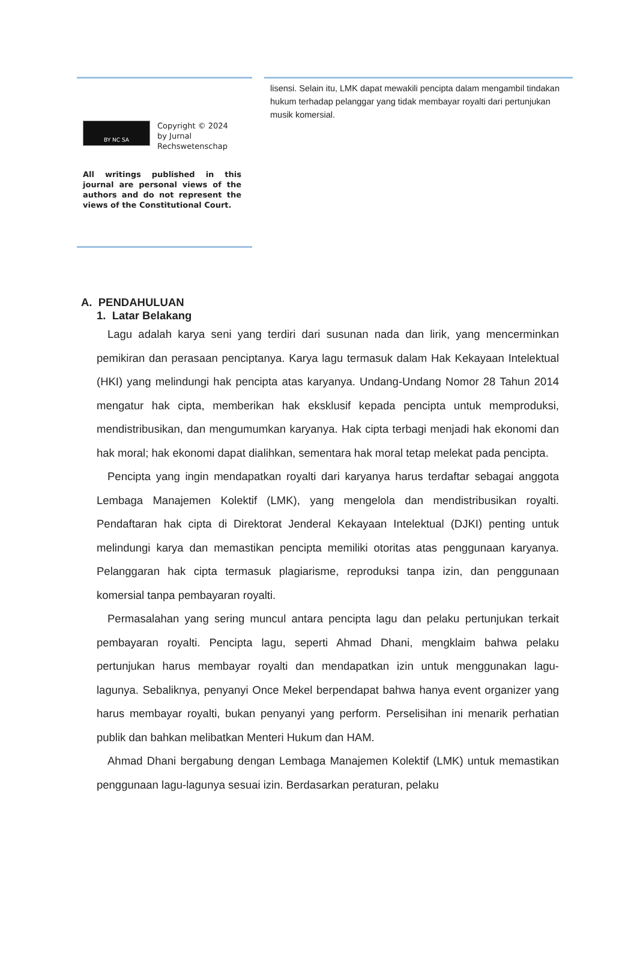BY NC SA
Copyright © 2024
by Jurnal
Rechswetenschap
All writings published in this journal are personal views of the authors and do not represent the views of the Constitutional Court.
lisensi. Selain itu, LMK dapat mewakili pencipta dalam mengambil tindakan hukum terhadap pelanggar yang tidak membayar royalti dari pertunjukan musik komersial.
A. PENDAHULUAN
1. Latar Belakang
Lagu adalah karya seni yang terdiri dari susunan nada dan lirik, yang mencerminkan pemikiran dan perasaan penciptanya. Karya lagu termasuk dalam Hak Kekayaan Intelektual (HKI) yang melindungi hak pencipta atas karyanya. Undang-Undang Nomor 28 Tahun 2014 mengatur hak cipta, memberikan hak eksklusif kepada pencipta untuk memproduksi, mendistribusikan, dan mengumumkan karyanya. Hak cipta terbagi menjadi hak ekonomi dan hak moral; hak ekonomi dapat dialihkan, sementara hak moral tetap melekat pada pencipta.
Pencipta yang ingin mendapatkan royalti dari karyanya harus terdaftar sebagai anggota Lembaga Manajemen Kolektif (LMK), yang mengelola dan mendistribusikan royalti. Pendaftaran hak cipta di Direktorat Jenderal Kekayaan Intelektual (DJKI) penting untuk melindungi karya dan memastikan pencipta memiliki otoritas atas penggunaan karyanya. Pelanggaran hak cipta termasuk plagiarisme, reproduksi tanpa izin, dan penggunaan komersial tanpa pembayaran royalti.
Permasalahan yang sering muncul antara pencipta lagu dan pelaku pertunjukan terkait pembayaran royalti. Pencipta lagu, seperti Ahmad Dhani, mengklaim bahwa pelaku pertunjukan harus membayar royalti dan mendapatkan izin untuk menggunakan lagu-lagunya. Sebaliknya, penyanyi Once Mekel berpendapat bahwa hanya event organizer yang harus membayar royalti, bukan penyanyi yang perform. Perselisihan ini menarik perhatian publik dan bahkan melibatkan Menteri Hukum dan HAM.
Ahmad Dhani bergabung dengan Lembaga Manajemen Kolektif (LMK) untuk memastikan penggunaan lagu-lagunya sesuai izin. Berdasarkan peraturan, pelaku